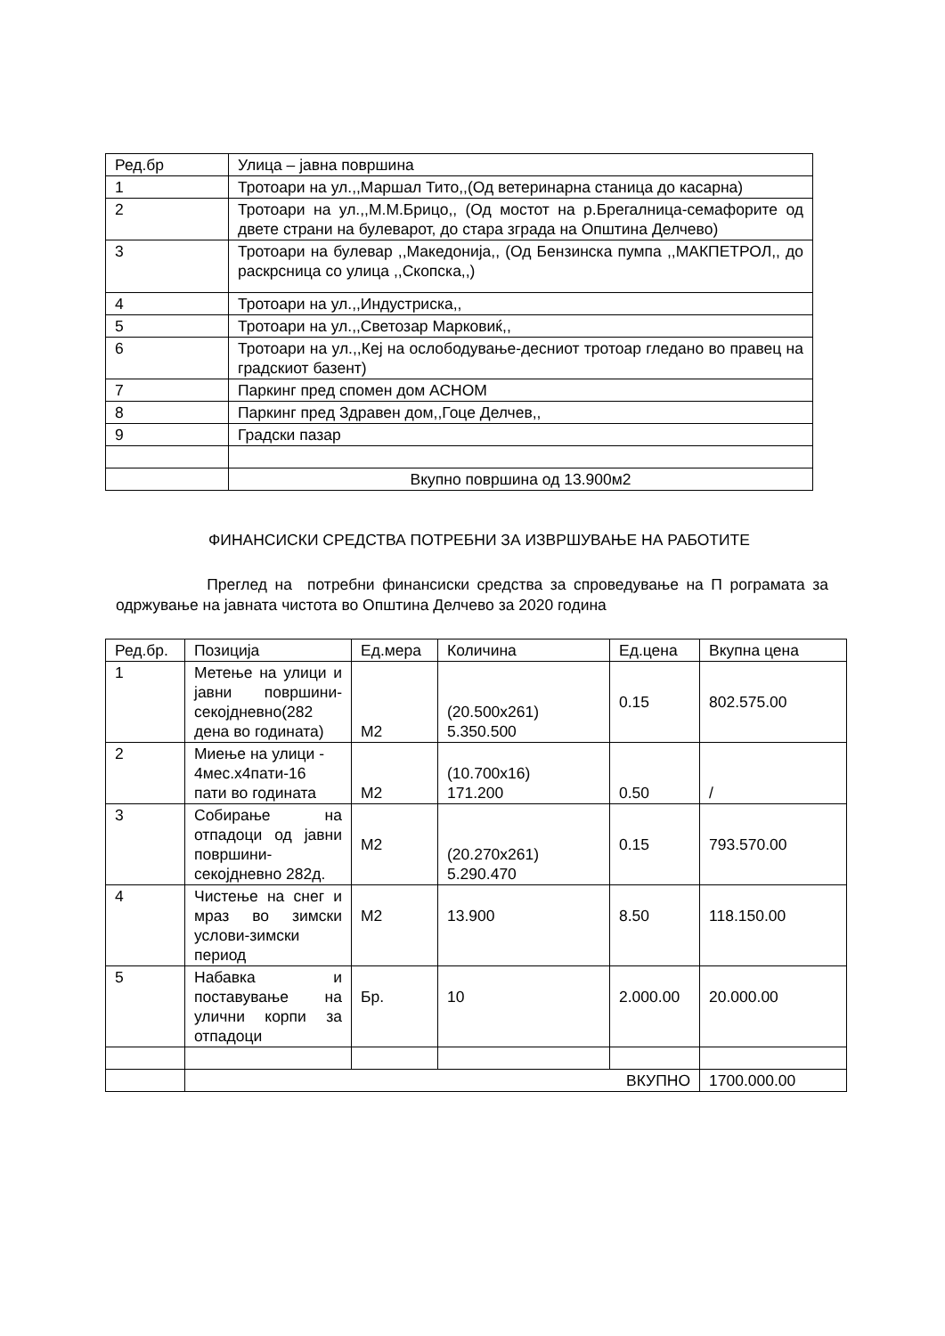| Ред.бр | Улица – јавна површина |
| --- | --- |
| 1 | Тротоари на ул.,,Маршал Тито,,(Од ветеринарна станица до касарна) |
| 2 | Тротоари на ул.,,М.М.Брицо,, (Од мостот на р.Брегалница-семафорите од двете страни на булеварот, до стара зграда на Општина Делчево) |
| 3 | Тротоари на булевар ,,Македонија,, (Од Бензинска пумпа ,,МАКПЕТРОЛ,, до раскрсница со улица ,,Скопска,,) |
| 4 | Тротоари на ул.,,Индустриска,, |
| 5 | Тротоари на ул.,,Светозар Марковиќ,, |
| 6 | Тротоари на ул.,,Кеј на ослободување-десниот тротоар гледано во правец на градскиот базент) |
| 7 | Паркинг пред спомен дом АСНОМ |
| 8 | Паркинг пред Здравен дом,,Гоце Делчев,, |
| 9 | Градски пазар |
| | Вкупно површина од 13.900м2 |
ФИНАНСИСКИ СРЕДСТВА ПОТРЕБНИ ЗА ИЗВРШУВАЊЕ НА РАБОТИТЕ
Преглед на потребни финансиски средства за спроведување на П рограмата за одржување на јавната чистота во Општина Делчево за 2020 година
| Ред.бр. | Позиција | Ед.мера | Количина | Ед.цена | Вкупна цена |
| --- | --- | --- | --- | --- | --- |
| 1 | Метење на улици и јавни површини-секојдневно(282 дена во годината) | М2 | (20.500х261) 5.350.500 | 0.15 | 802.575.00 |
| 2 | Миење на улици - 4мес.х4пати-16 пати во годината | М2 | (10.700х16) 171.200 | 0.50 | / |
| 3 | Собирање на отпадоци од јавни површини-секојдневно 282д. | М2 | (20.270х261) 5.290.470 | 0.15 | 793.570.00 |
| 4 | Чистење на снег и мраз во зимски услови-зимски период | М2 | 13.900 | 8.50 | 118.150.00 |
| 5 | Набавка и поставување на улични корпи за отпадоци | Бр. | 10 | 2.000.00 | 20.000.00 |
| | ВКУПНО | | | | 1700.000.00 |